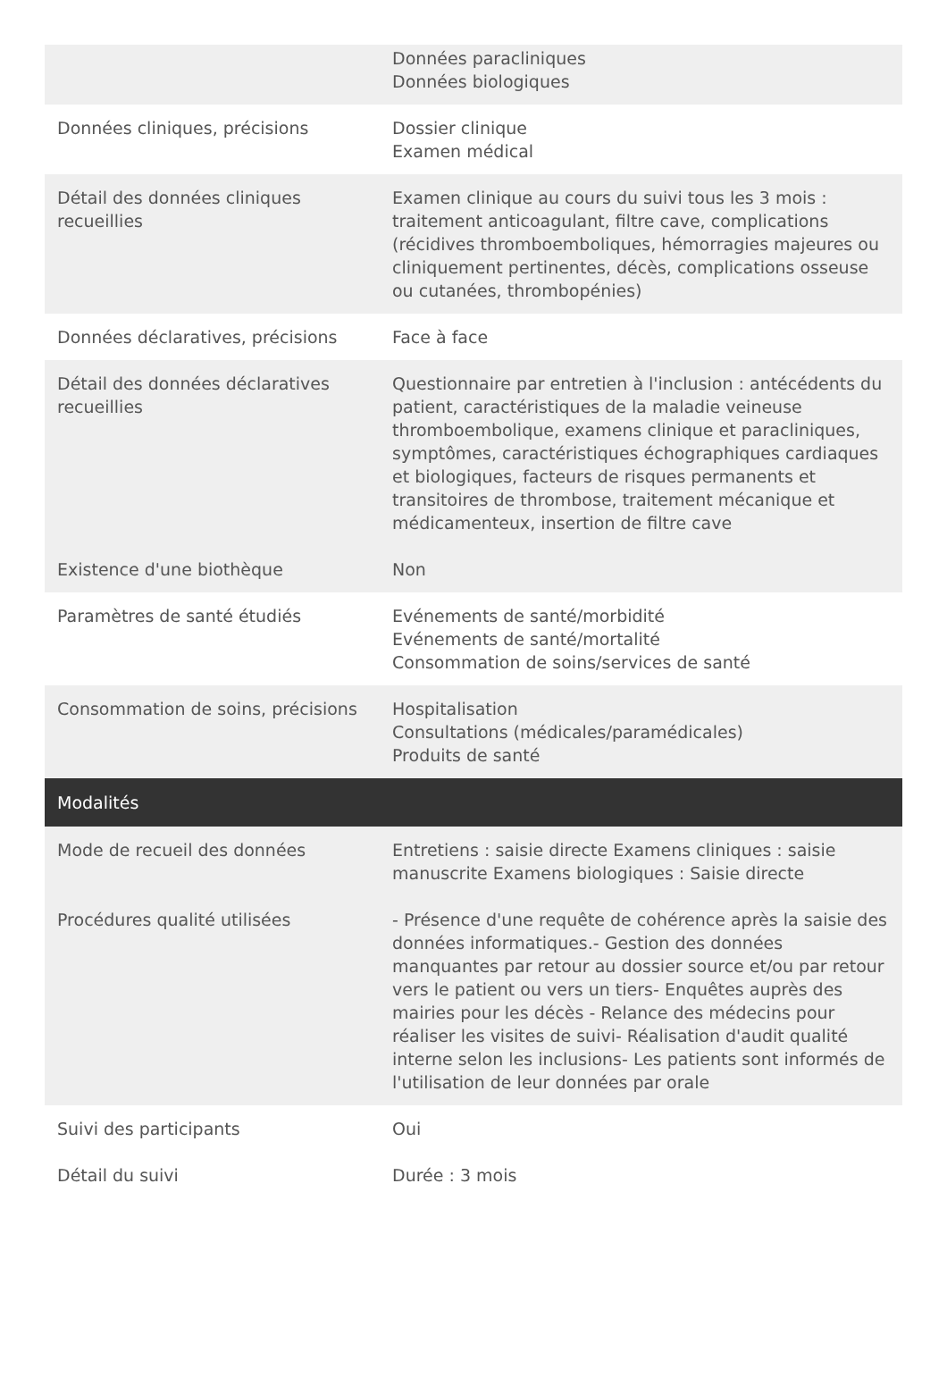| | Données paracliniques Données biologiques |
| Données cliniques, précisions | Dossier clinique Examen médical |
| Détail des données cliniques recueillies | Examen clinique au cours du suivi tous les 3 mois : traitement anticoagulant, filtre cave, complications (récidives thromboemboliques, hémorragies majeures ou cliniquement pertinentes, décès, complications osseuse ou cutanées, thrombopénies) |
| Données déclaratives, précisions | Face à face |
| Détail des données déclaratives recueillies | Questionnaire par entretien à l'inclusion : antécédents du patient, caractéristiques de la maladie veineuse thromboembolique, examens clinique et paracliniques, symptômes, caractéristiques échographiques cardiaques et biologiques, facteurs de risques permanents et transitoires de thrombose, traitement mécanique et médicamenteux, insertion de filtre cave |
| Existence d'une biothèque | Non |
| Paramètres de santé étudiés | Evénements de santé/morbidité Evénements de santé/mortalité Consommation de soins/services de santé |
| Consommation de soins, précisions | Hospitalisation Consultations (médicales/paramédicales) Produits de santé |
| Modalités | |
| Mode de recueil des données | Entretiens : saisie directe Examens cliniques : saisie manuscrite Examens biologiques : Saisie directe |
| Procédures qualité utilisées | - Présence d'une requête de cohérence après la saisie des données informatiques.- Gestion des données manquantes par retour au dossier source et/ou par retour vers le patient ou vers un tiers- Enquêtes auprès des mairies pour les décès - Relance des médecins pour réaliser les visites de suivi- Réalisation d'audit qualité interne selon les inclusions- Les patients sont informés de l'utilisation de leur données par orale |
| Suivi des participants | Oui |
| Détail du suivi | Durée : 3 mois |